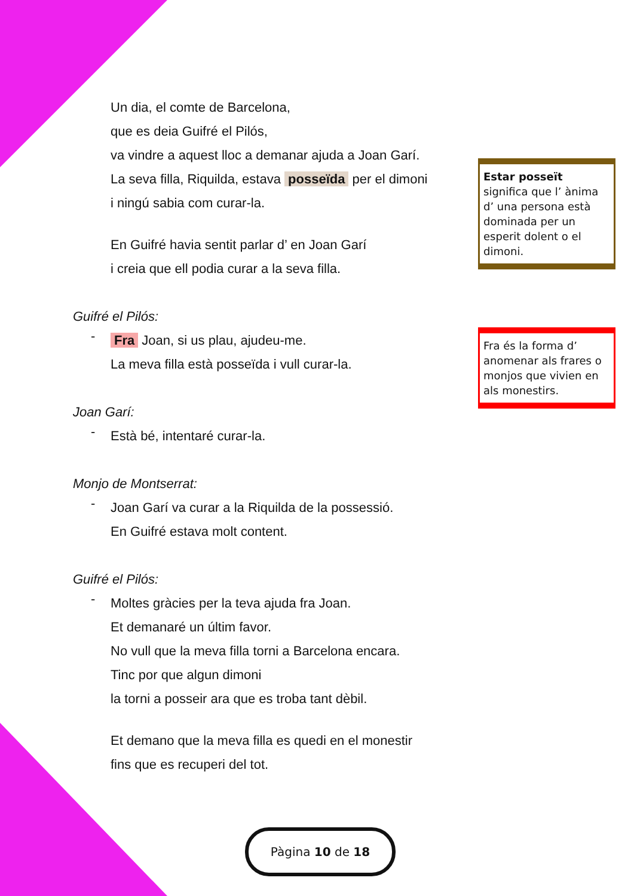Un dia, el comte de Barcelona,
que es deia Guifré el Pilós,
va vindre a aquest lloc a demanar ajuda a Joan Garí.
La seva filla, Riquilda, estava posseïda per el dimoni
i ningú sabia com curar-la.
En Guifré havia sentit parlar d’ en Joan Garí
i creia que ell podia curar a la seva filla.
Guifré el Pilós:
-
Fra Joan, si us plau, ajudeu-me.
La meva filla està posseïda i vull curar-la.
Joan Garí:
-
Està bé, intentaré curar-la.
Monjo de Montserrat:
-
Joan Garí va curar a la Riquilda de la possessió.
En Guifré estava molt content.
Guifré el Pilós:
-
Moltes gràcies per la teva ajuda fra Joan.
Et demanaré un últim favor.
No vull que la meva filla torni a Barcelona encara.
Tinc por que algun dimoni
la torni a posseir ara que es troba tant dèbil.
Et demano que la meva filla es quedi en el monestir
fins que es recuperi del tot.
Estar posseït significa que l’ ànima d’ una persona està dominada per un esperit dolent o el dimoni.
Fra és la forma d’ anomenar als frares o monjos que vivien en als monestirs.
Pàgina 10 de 18